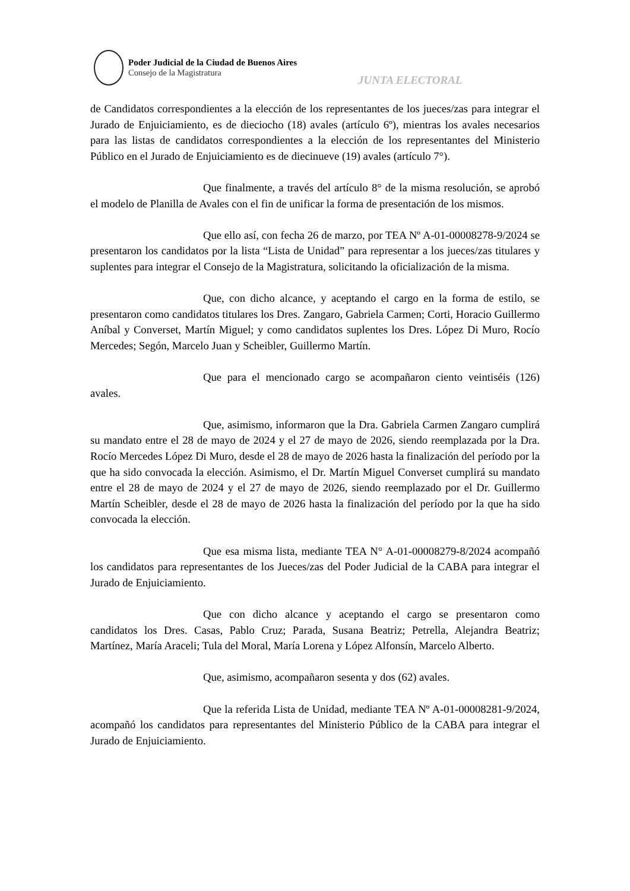Poder Judicial de la Ciudad de Buenos Aires
Consejo de la Magistratura
JUNTA ELECTORAL
de Candidatos correspondientes a la elección de los representantes de los jueces/zas para integrar el Jurado de Enjuiciamiento, es de dieciocho (18) avales (artículo 6º), mientras los avales necesarios para las listas de candidatos correspondientes a la elección de los representantes del Ministerio Público en el Jurado de Enjuiciamiento es de diecinueve (19) avales (artículo 7°).
Que finalmente, a través del artículo 8° de la misma resolución, se aprobó el modelo de Planilla de Avales con el fin de unificar la forma de presentación de los mismos.
Que ello así, con fecha 26 de marzo, por TEA Nº A-01-00008278-9/2024 se presentaron los candidatos por la lista “Lista de Unidad” para representar a los jueces/zas titulares y suplentes para integrar el Consejo de la Magistratura, solicitando la oficialización de la misma.
Que, con dicho alcance, y aceptando el cargo en la forma de estilo, se presentaron como candidatos titulares los Dres. Zangaro, Gabriela Carmen; Corti, Horacio Guillermo Aníbal y Converset, Martín Miguel; y como candidatos suplentes los Dres. López Di Muro, Rocío Mercedes; Segón, Marcelo Juan y Scheibler, Guillermo Martín.
Que para el mencionado cargo se acompañaron ciento veintiséis (126) avales.
Que, asimismo, informaron que la Dra. Gabriela Carmen Zangaro cumplirá su mandato entre el 28 de mayo de 2024 y el 27 de mayo de 2026, siendo reemplazada por la Dra. Rocío Mercedes López Di Muro, desde el 28 de mayo de 2026 hasta la finalización del período por la que ha sido convocada la elección. Asimismo, el Dr. Martín Miguel Converset cumplirá su mandato entre el 28 de mayo de 2024 y el 27 de mayo de 2026, siendo reemplazado por el Dr. Guillermo Martín Scheibler, desde el 28 de mayo de 2026 hasta la finalización del período por la que ha sido convocada la elección.
Que esa misma lista, mediante TEA N° A-01-00008279-8/2024 acompañó los candidatos para representantes de los Jueces/zas del Poder Judicial de la CABA para integrar el Jurado de Enjuiciamiento.
Que con dicho alcance y aceptando el cargo se presentaron como candidatos los Dres. Casas, Pablo Cruz; Parada, Susana Beatriz; Petrella, Alejandra Beatriz; Martínez, María Araceli; Tula del Moral, María Lorena y López Alfonsín, Marcelo Alberto.
Que, asimismo, acompañaron sesenta y dos (62) avales.
Que la referida Lista de Unidad, mediante TEA Nº A-01-00008281-9/2024, acompañó los candidatos para representantes del Ministerio Público de la CABA para integrar el Jurado de Enjuiciamiento.